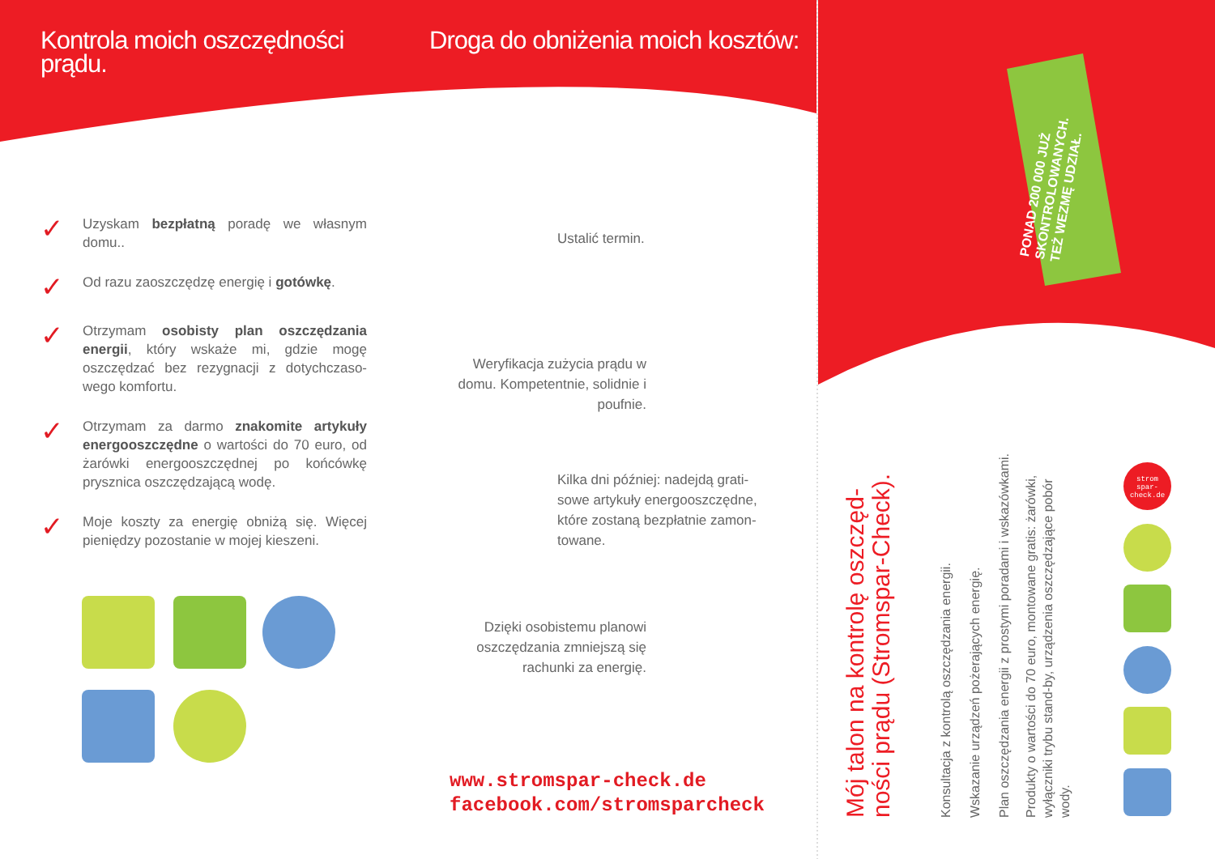Kontrola moich oszczędności prądu. Droga do obniżenia moich kosztów:
✓
Uzyskam bezpłatną poradę we własnym domu..
✓
Od razu zaoszczędzę energię i gotówkę.
✓
Otrzymam osobisty plan oszczędzania energii, który wskaże mi, gdzie mogę oszczędzać bez rezygnacji z dotychczaso-wego komfortu.
✓
Otrzymam za darmo znakomite artykuły energooszczędne o wartości do 70 euro, od żarówki energooszczędnej po końcówkę prysznica oszczędzającą wodę.
✓
Moje koszty za energię obniżą się. Więcej pieniędzy pozostanie w mojej kieszeni.
Ustalić termin.
Weryfikacja zużycia prądu w domu. Kompetentnie, solidnie i poufnie.
Kilka dni później: nadejdą grati-sowe artykuły energooszczędne, które zostaną bezpłatnie zamon-towane.
Dzięki osobistemu planowi oszczędzania zmniejszą się rachunki za energię.
www.stromspar-check.de
facebook.com/stromsparcheck
PONAD 200 000 JUŻ
SKONTROLOWANYCH.
TEŻ WEZMĘ UDZIAŁ.
Mój talon na kontrolę oszczęd-
ności prądu (Stromspar-Check).
Konsultacja z kontrolą oszczędzania energii.
Wskazanie urządzeń pożerających energię.
Plan oszczędzania energii z prostymi poradami i wskazówkami.
Produkty o wartości do 70 euro, montowane gratis: żarówki,
wyłączniki trybu stand-by, urządzenia oszczędzające pobór
wody.
strom spar- check.de